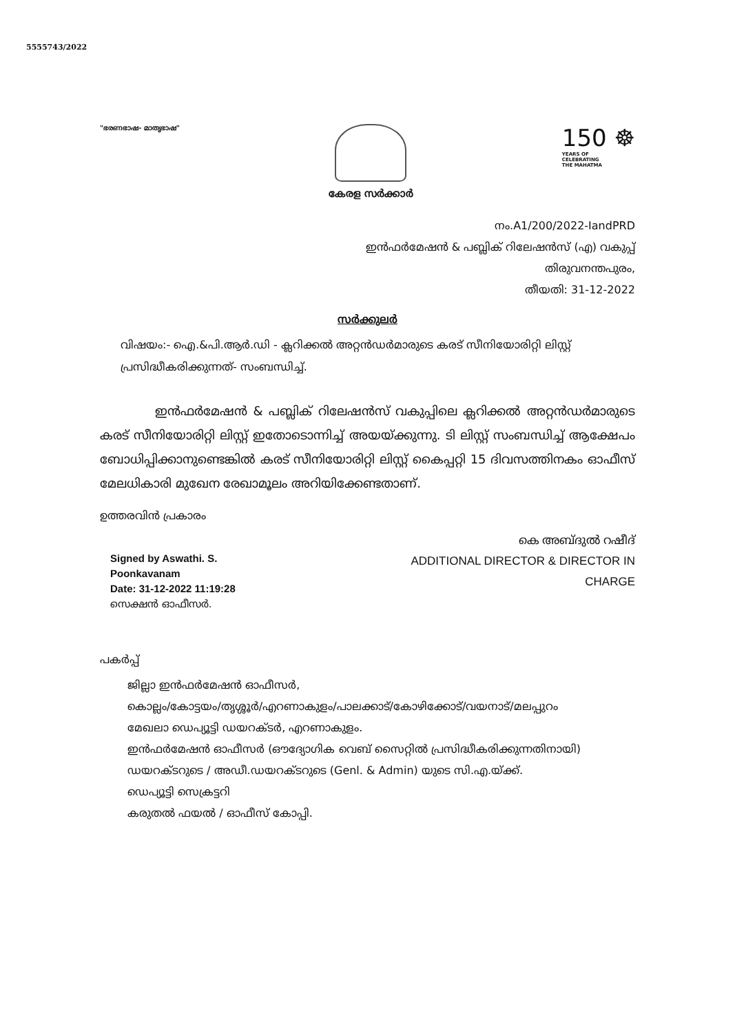5555743/2022
"ഭരണഭാഷ- മാതൃഭാഷ"
കേരള സർക്കാർ
150 ☸
YEARS OF
CELEBRATING
THE MAHATMA
നം.A1/200/2022-IandPRD
ഇൻഫർമേഷൻ & പബ്ലിക് റിലേഷൻസ് (എ) വകുപ്പ്
തിരുവനന്തപുരം,
തീയതി: 31-12-2022
സർക്കുലർ
വിഷയം:- ഐ.&പി.ആർ.ഡി - ക്ലറിക്കൽ അറ്റൻഡർമാരുടെ കരട് സീനിയോരിറ്റി ലിസ്റ്റ് പ്രസിദ്ധീകരിക്കുന്നത്- സംബന്ധിച്ച്.
ഇൻഫർമേഷൻ & പബ്ലിക് റിലേഷൻസ് വകുപ്പിലെ ക്ലറിക്കൽ അറ്റൻഡർമാരുടെ കരട് സീനിയോരിറ്റി ലിസ്റ്റ് ഇതോടൊന്നിച്ച് അയയ്ക്കുന്നു. ടി ലിസ്റ്റ് സംബന്ധിച്ച് ആക്ഷേപം ബോധിപ്പിക്കാനുണ്ടെങ്കിൽ കരട് സീനിയോരിറ്റി ലിസ്റ്റ് കൈപ്പറ്റി 15 ദിവസത്തിനകം ഓഫീസ് മേലധികാരി മുഖേന രേഖാമൂലം അറിയിക്കേണ്ടതാണ്.
ഉത്തരവിൻ പ്രകാരം
Signed by Aswathi. S.
Poonkavanam
Date: 31-12-2022 11:19:28
സെക്ഷൻ ഓഫീസർ.
കെ അബ്ദുൽ റഷീദ്
ADDITIONAL DIRECTOR & DIRECTOR IN
CHARGE
പകർപ്പ്
ജില്ലാ ഇൻഫർമേഷൻ ഓഫീസർ,
കൊല്ലം/കോട്ടയം/തൃശ്ശൂർ/എറണാകുളം/പാലക്കാട്/കോഴിക്കോട്/വയനാട്/മലപ്പുറം
മേഖലാ ഡെപ്യൂട്ടി ഡയറക്ടർ, എറണാകുളം.
ഇൻഫർമേഷൻ ഓഫീസർ (ഔദ്യോഗിക വെബ് സൈറ്റിൽ പ്രസിദ്ധീകരിക്കുന്നതിനായി)
ഡയറക്ടറുടെ / അഡീ.ഡയറക്ടറുടെ (Genl. & Admin) യുടെ സി.എ.യ്ക്ക്.
ഡെപ്യൂട്ടി സെക്രട്ടറി
കരുതൽ ഫയൽ / ഓഫീസ് കോപ്പി.